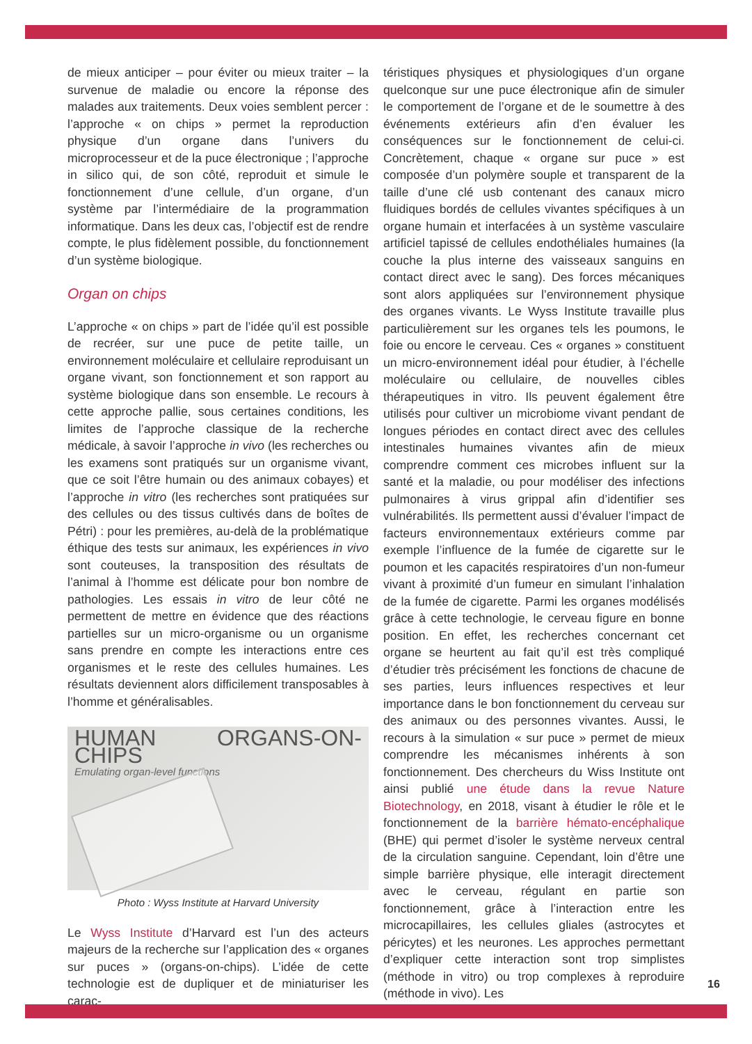de mieux anticiper – pour éviter ou mieux traiter – la survenue de maladie ou encore la réponse des malades aux traitements. Deux voies semblent percer : l’approche « on chips » permet la reproduction physique d’un organe dans l’univers du microprocesseur et de la puce électronique ; l’approche in silico qui, de son côté, reproduit et simule le fonctionnement d’une cellule, d’un organe, d’un système par l’intermédiaire de la programmation informatique. Dans les deux cas, l’objectif est de rendre compte, le plus fidèlement possible, du fonctionnement d’un système biologique.
Organ on chips
L’approche « on chips » part de l’idée qu’il est possible de recréer, sur une puce de petite taille, un environnement moléculaire et cellulaire reproduisant un organe vivant, son fonctionnement et son rapport au système biologique dans son ensemble. Le recours à cette approche pallie, sous certaines conditions, les limites de l’approche classique de la recherche médicale, à savoir l’approche in vivo (les recherches ou les examens sont pratiqués sur un organisme vivant, que ce soit l’être humain ou des animaux cobayes) et l’approche in vitro (les recherches sont pratiquées sur des cellules ou des tissus cultivés dans de boîtes de Pétri) : pour les premières, au-delà de la problématique éthique des tests sur animaux, les expériences in vivo sont couteuses, la transposition des résultats de l’animal à l’homme est délicate pour bon nombre de pathologies. Les essais in vitro de leur côté ne permettent de mettre en évidence que des réactions partielles sur un micro-organisme ou un organisme sans prendre en compte les interactions entre ces organismes et le reste des cellules humaines. Les résultats deviennent alors difficilement transposables à l’homme et généralisables.
HUMAN ORGANS-ON-CHIPS
Emulating organ-level functions
Photo : Wyss Institute at Harvard University
Le Wyss Institute d’Harvard est l’un des acteurs majeurs de la recherche sur l’application des « organes sur puces » (organs-on-chips). L’idée de cette technologie est de dupliquer et de miniaturiser les carac-
téristiques physiques et physiologiques d’un organe quelconque sur une puce électronique afin de simuler le comportement de l’organe et de le soumettre à des événements extérieurs afin d’en évaluer les conséquences sur le fonctionnement de celui-ci. Concrètement, chaque « organe sur puce » est composée d’un polymère souple et transparent de la taille d’une clé usb contenant des canaux micro fluidiques bordés de cellules vivantes spécifiques à un organe humain et interfacées à un système vasculaire artificiel tapissé de cellules endothéliales humaines (la couche la plus interne des vaisseaux sanguins en contact direct avec le sang). Des forces mécaniques sont alors appliquées sur l’environnement physique des organes vivants. Le Wyss Institute travaille plus particulièrement sur les organes tels les poumons, le foie ou encore le cerveau. Ces « organes » constituent un micro-environnement idéal pour étudier, à l’échelle moléculaire ou cellulaire, de nouvelles cibles thérapeutiques in vitro. Ils peuvent également être utilisés pour cultiver un microbiome vivant pendant de longues périodes en contact direct avec des cellules intestinales humaines vivantes afin de mieux comprendre comment ces microbes influent sur la santé et la maladie, ou pour modéliser des infections pulmonaires à virus grippal afin d’identifier ses vulnérabilités. Ils permettent aussi d’évaluer l’impact de facteurs environnementaux extérieurs comme par exemple l’influence de la fumée de cigarette sur le poumon et les capacités respiratoires d’un non-fumeur vivant à proximité d’un fumeur en simulant l’inhalation de la fumée de cigarette. Parmi les organes modélisés grâce à cette technologie, le cerveau figure en bonne position. En effet, les recherches concernant cet organe se heurtent au fait qu’il est très compliqué d’étudier très précisément les fonctions de chacune de ses parties, leurs influences respectives et leur importance dans le bon fonctionnement du cerveau sur des animaux ou des personnes vivantes. Aussi, le recours à la simulation « sur puce » permet de mieux comprendre les mécanismes inhérents à son fonctionnement. Des chercheurs du Wiss Institute ont ainsi publié une étude dans la revue Nature Biotechnology, en 2018, visant à étudier le rôle et le fonctionnement de la barrière hémato-encéphalique (BHE) qui permet d’isoler le système nerveux central de la circulation sanguine. Cependant, loin d’être une simple barrière physique, elle interagit directement avec le cerveau, régulant en partie son fonctionnement, grâce à l’interaction entre les microcapillaires, les cellules gliales (astrocytes et péricytes) et les neurones. Les approches permettant d’expliquer cette interaction sont trop simplistes (méthode in vitro) ou trop complexes à reproduire (méthode in vivo). Les
16